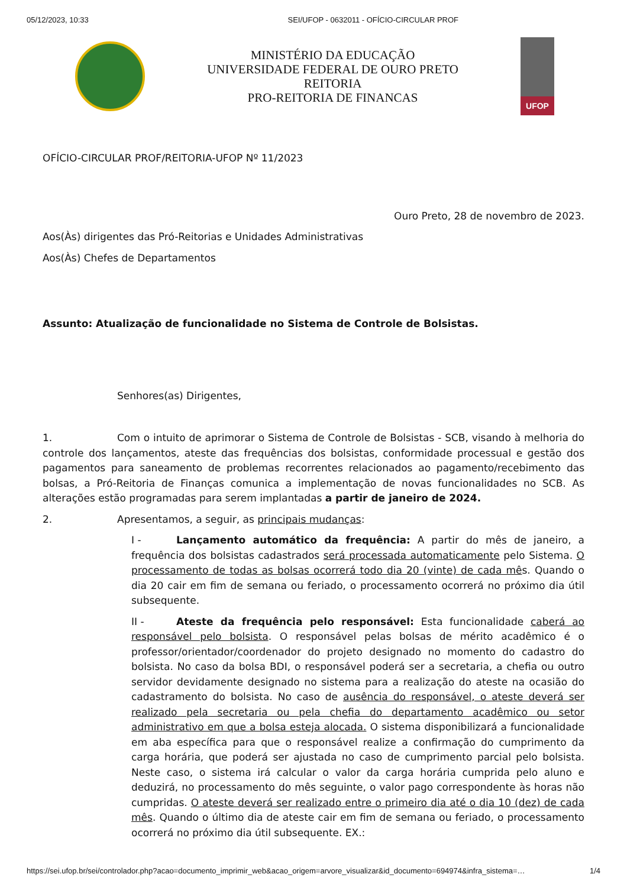05/12/2023, 10:33 SEI/UFOP - 0632011 - OFÍCIO-CIRCULAR PROF
MINISTÉRIO DA EDUCAÇÃO
UNIVERSIDADE FEDERAL DE OURO PRETO
REITORIA
PRO-REITORIA DE FINANCAS
UFOP
OFÍCIO-CIRCULAR PROF/REITORIA-UFOP Nº 11/2023
Ouro Preto, 28 de novembro de 2023.
Aos(Às) dirigentes das Pró-Reitorias e Unidades Administrativas
Aos(Às) Chefes de Departamentos
Assunto: Atualização de funcionalidade no Sistema de Controle de Bolsistas.
Senhores(as) Dirigentes,
1. Com o intuito de aprimorar o Sistema de Controle de Bolsistas - SCB, visando à melhoria do controle dos lançamentos, ateste das frequências dos bolsistas, conformidade processual e gestão dos pagamentos para saneamento de problemas recorrentes relacionados ao pagamento/recebimento das bolsas, a Pró-Reitoria de Finanças comunica a implementação de novas funcionalidades no SCB. As alterações estão programadas para serem implantadas a partir de janeiro de 2024.
2. Apresentamos, a seguir, as principais mudanças:
I - Lançamento automático da frequência: A partir do mês de janeiro, a frequência dos bolsistas cadastrados será processada automaticamente pelo Sistema. O processamento de todas as bolsas ocorrerá todo dia 20 (vinte) de cada mês. Quando o dia 20 cair em fim de semana ou feriado, o processamento ocorrerá no próximo dia útil subsequente.
II - Ateste da frequência pelo responsável: Esta funcionalidade caberá ao responsável pelo bolsista. O responsável pelas bolsas de mérito acadêmico é o professor/orientador/coordenador do projeto designado no momento do cadastro do bolsista. No caso da bolsa BDI, o responsável poderá ser a secretaria, a chefia ou outro servidor devidamente designado no sistema para a realização do ateste na ocasião do cadastramento do bolsista. No caso de ausência do responsável, o ateste deverá ser realizado pela secretaria ou pela chefia do departamento acadêmico ou setor administrativo em que a bolsa esteja alocada. O sistema disponibilizará a funcionalidade em aba específica para que o responsável realize a confirmação do cumprimento da carga horária, que poderá ser ajustada no caso de cumprimento parcial pelo bolsista. Neste caso, o sistema irá calcular o valor da carga horária cumprida pelo aluno e deduzirá, no processamento do mês seguinte, o valor pago correspondente às horas não cumpridas. O ateste deverá ser realizado entre o primeiro dia até o dia 10 (dez) de cada mês. Quando o último dia de ateste cair em fim de semana ou feriado, o processamento ocorrerá no próximo dia útil subsequente. EX.:
https://sei.ufop.br/sei/controlador.php?acao=documento_imprimir_web&acao_origem=arvore_visualizar&id_documento=694974&infra_sistema=… 1/4